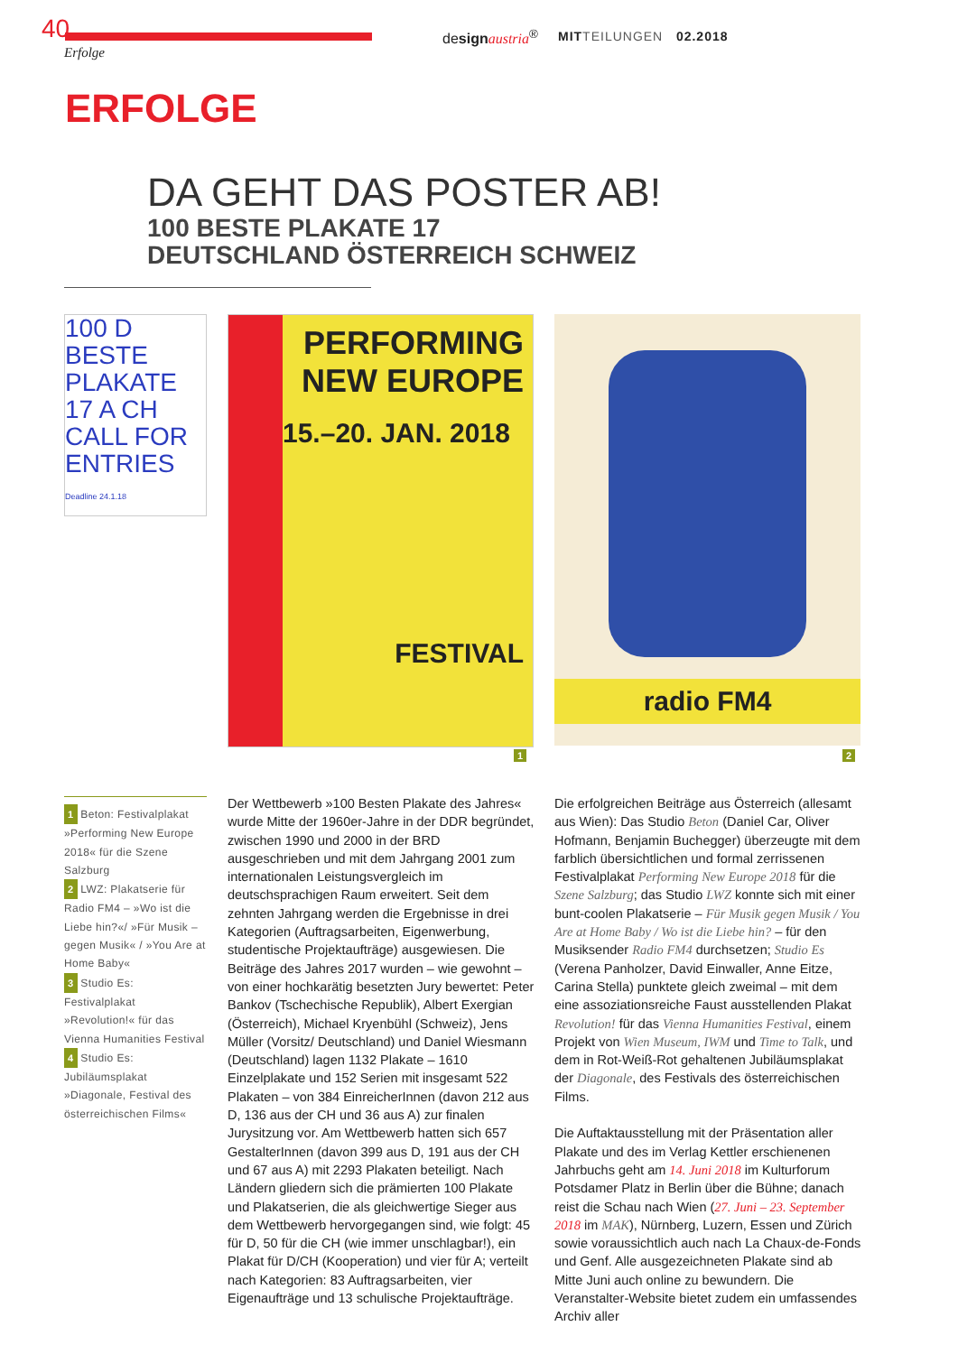40
Erfolge
design austria<sup>®</sup> MITTEILUNGEN 02.2018
ERFOLGE
DA GEHT DAS POSTER AB!
100 BESTE PLAKATE 17
DEUTSCHLAND ÖSTERREICH SCHWEIZ
100 D BESTE PLAKATE 17 A CH CALL FOR ENTRIES Deadline 24.1.18
PERFORMING NEW EUROPE
15.–20. JAN. 2018
FESTIVAL
1
radio FM4
2
1 Beton: Festivalplakat »Performing New Europe 2018« für die Szene Salzburg
2 LWZ: Plakatserie für Radio FM4 – »Wo ist die Liebe hin?«/ »Für Musik – gegen Musik« / »You Are at Home Baby«
3 Studio Es: Festivalplakat »Revolution!« für das Vienna Humanities Festival
4 Studio Es: Jubiläumsplakat »Diagonale, Festival des österreichischen Films«
Der Wettbewerb »100 Besten Plakate des Jahres« wurde Mitte der 1960er-Jahre in der DDR begründet, zwischen 1990 und 2000 in der BRD ausgeschrieben und mit dem Jahrgang 2001 zum internationalen Leistungsvergleich im deutschsprachigen Raum erweitert. Seit dem zehnten Jahrgang werden die Ergebnisse in drei Kategorien (Auftragsarbeiten, Eigenwerbung, studentische Projektaufträge) ausgewiesen. Die Beiträge des Jahres 2017 wurden – wie gewohnt – von einer hochkarätig besetzten Jury bewertet: Peter Bankov (Tschechische Republik), Albert Exergian (Österreich), Michael Kryenbühl (Schweiz), Jens Müller (Vorsitz/ Deutschland) und Daniel Wiesmann (Deutschland) lagen 1132 Plakate – 1610 Einzelplakate und 152 Serien mit insgesamt 522 Plakaten – von 384 EinreicherInnen (davon 212 aus D, 136 aus der CH und 36 aus A) zur finalen Jurysitzung vor. Am Wettbewerb hatten sich 657 GestalterInnen (davon 399 aus D, 191 aus der CH und 67 aus A) mit 2293 Plakaten beteiligt. Nach Ländern gliedern sich die prämierten 100 Plakate und Plakatserien, die als gleichwertige Sieger aus dem Wettbewerb hervorgegangen sind, wie folgt: 45 für D, 50 für die CH (wie immer unschlagbar!), ein Plakat für D/CH (Kooperation) und vier für A; verteilt nach Kategorien: 83 Auftragsarbeiten, vier Eigenaufträge und 13 schulische Projektaufträge.
Die erfolgreichen Beiträge aus Österreich (allesamt aus Wien): Das Studio Beton (Daniel Car, Oliver Hofmann, Benjamin Buchegger) überzeugte mit dem farblich übersichtlichen und formal zerrissenen Festivalplakat Performing New Europe 2018 für die Szene Salzburg; das Studio LWZ konnte sich mit einer bunt-coolen Plakatserie – Für Musik gegen Musik / You Are at Home Baby / Wo ist die Liebe hin? – für den Musiksender Radio FM4 durchsetzen; Studio Es (Verena Panholzer, David Einwaller, Anne Eitze, Carina Stella) punktete gleich zweimal – mit dem eine assoziationsreiche Faust ausstellenden Plakat Revolution! für das Vienna Humanities Festival, einem Projekt von Wien Museum, IWM und Time to Talk, und dem in Rot-Weiß-Rot gehaltenen Jubiläumsplakat der Diagonale, des Festivals des österreichischen Films.
Die Auftaktausstellung mit der Präsentation aller Plakate und des im Verlag Kettler erschienenen Jahrbuchs geht am 14. Juni 2018 im Kulturforum Potsdamer Platz in Berlin über die Bühne; danach reist die Schau nach Wien (27. Juni – 23. September 2018 im MAK), Nürnberg, Luzern, Essen und Zürich sowie voraussichtlich auch nach La Chaux-de-Fonds und Genf. Alle ausgezeichneten Plakate sind ab Mitte Juni auch online zu bewundern. Die Veranstalter-Website bietet zudem ein umfassendes Archiv aller